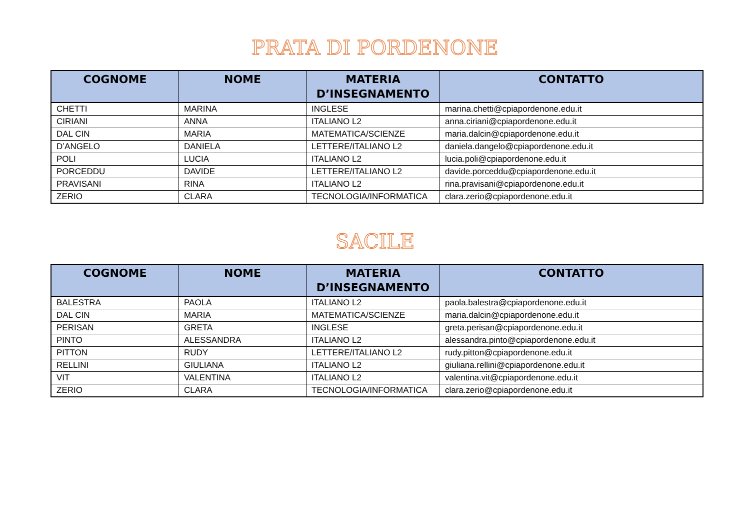PRATA DI PORDENONE
| COGNOME | NOME | MATERIA D’INSEGNAMENTO | CONTATTO |
| --- | --- | --- | --- |
| CHETTI | MARINA | INGLESE | marina.chetti@cpiapordenone.edu.it |
| CIRIANI | ANNA | ITALIANO L2 | anna.ciriani@cpiapordenone.edu.it |
| DAL CIN | MARIA | MATEMATICA/SCIENZE | maria.dalcin@cpiapordenone.edu.it |
| D’ANGELO | DANIELA | LETTERE/ITALIANO L2 | daniela.dangelo@cpiapordenone.edu.it |
| POLI | LUCIA | ITALIANO L2 | lucia.poli@cpiapordenone.edu.it |
| PORCEDDU | DAVIDE | LETTERE/ITALIANO L2 | davide.porceddu@cpiapordenone.edu.it |
| PRAVISANI | RINA | ITALIANO L2 | rina.pravisani@cpiapordenone.edu.it |
| ZERIO | CLARA | TECNOLOGIA/INFORMATICA | clara.zerio@cpiapordenone.edu.it |
SACILE
| COGNOME | NOME | MATERIA D’INSEGNAMENTO | CONTATTO |
| --- | --- | --- | --- |
| BALESTRA | PAOLA | ITALIANO L2 | paola.balestra@cpiapordenone.edu.it |
| DAL CIN | MARIA | MATEMATICA/SCIENZE | maria.dalcin@cpiapordenone.edu.it |
| PERISAN | GRETA | INGLESE | greta.perisan@cpiapordenone.edu.it |
| PINTO | ALESSANDRA | ITALIANO L2 | alessandra.pinto@cpiapordenone.edu.it |
| PITTON | RUDY | LETTERE/ITALIANO L2 | rudy.pitton@cpiapordenone.edu.it |
| RELLINI | GIULIANA | ITALIANO L2 | giuliana.rellini@cpiapordenone.edu.it |
| VIT | VALENTINA | ITALIANO L2 | valentina.vit@cpiapordenone.edu.it |
| ZERIO | CLARA | TECNOLOGIA/INFORMATICA | clara.zerio@cpiapordenone.edu.it |